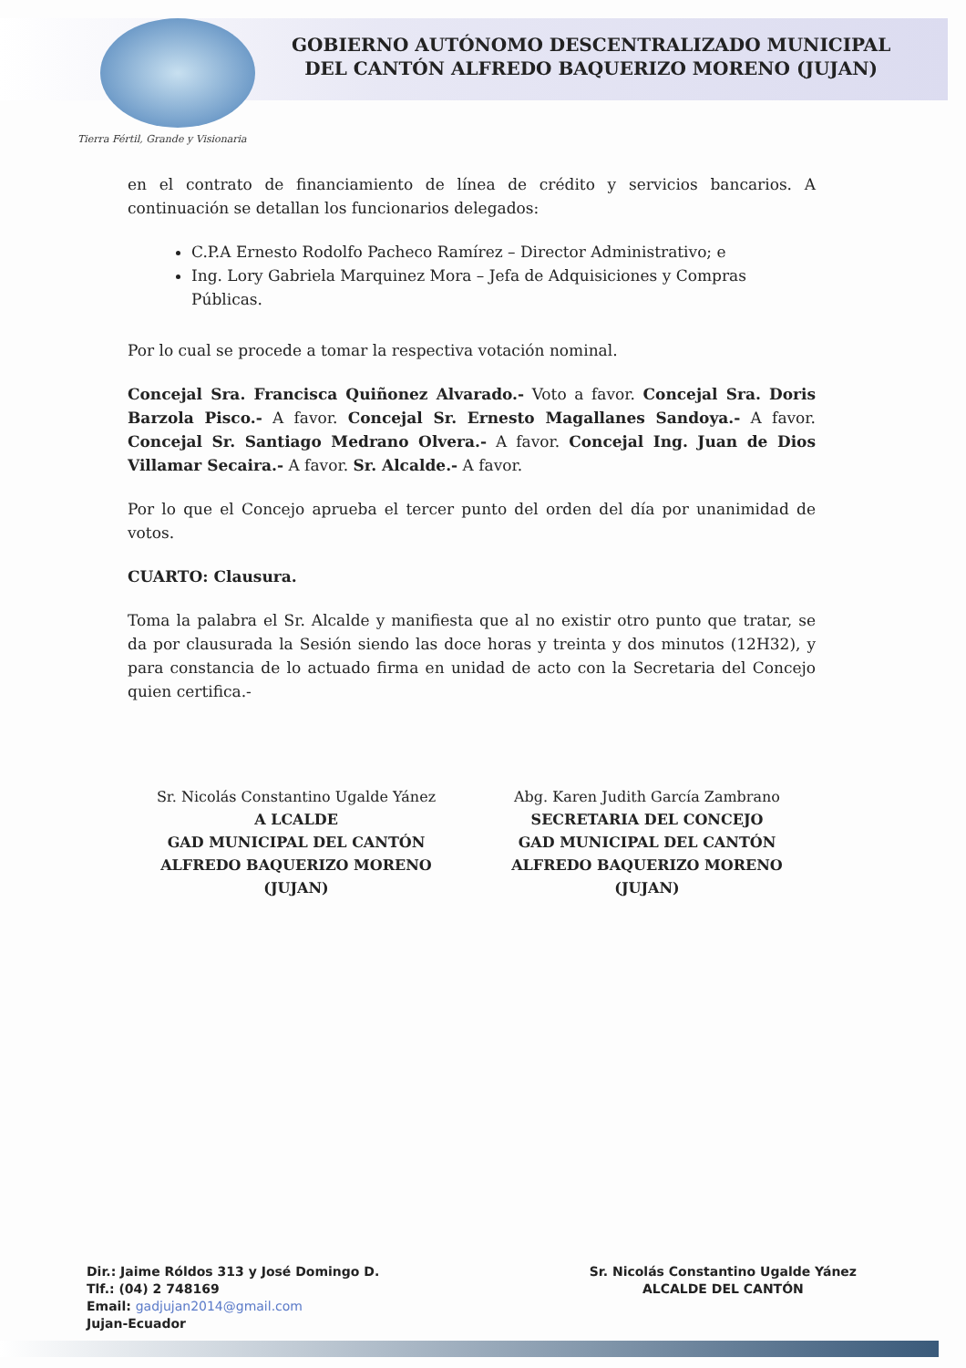GOBIERNO AUTÓNOMO DESCENTRALIZADO MUNICIPAL
DEL CANTÓN ALFREDO BAQUERIZO MORENO (JUJAN)
Tierra Fértil, Grande y Visionaria
en el contrato de financiamiento de línea de crédito y servicios bancarios. A continuación se detallan los funcionarios delegados:
C.P.A Ernesto Rodolfo Pacheco Ramírez – Director Administrativo; e
Ing. Lory Gabriela Marquinez Mora – Jefa de Adquisiciones y Compras Públicas.
Por lo cual se procede a tomar la respectiva votación nominal.
Concejal Sra. Francisca Quiñonez Alvarado.- Voto a favor. Concejal Sra. Doris Barzola Pisco.- A favor. Concejal Sr. Ernesto Magallanes Sandoya.- A favor. Concejal Sr. Santiago Medrano Olvera.- A favor. Concejal Ing. Juan de Dios Villamar Secaira.- A favor. Sr. Alcalde.- A favor.
Por lo que el Concejo aprueba el tercer punto del orden del día por unanimidad de votos.
CUARTO: Clausura.
Toma la palabra el Sr. Alcalde y manifiesta que al no existir otro punto que tratar, se da por clausurada la Sesión siendo las doce horas y treinta y dos minutos (12H32), y para constancia de lo actuado firma en unidad de acto con la Secretaria del Concejo quien certifica.-
Sr. Nicolás Constantino Ugalde Yánez
A LCALDE
GAD MUNICIPAL DEL CANTÓN
ALFREDO BAQUERIZO MORENO (JUJAN)
Abg. Karen Judith García Zambrano
SECRETARIA DEL CONCEJO
GAD MUNICIPAL DEL CANTÓN
ALFREDO BAQUERIZO MORENO (JUJAN)
Dir.: Jaime Róldos 313 y José Domingo D.
Tlf.: (04) 2 748169
Email: gadjujan2014@gmail.com
Jujan-Ecuador
Sr. Nicolás Constantino Ugalde Yánez
ALCALDE DEL CANTÓN